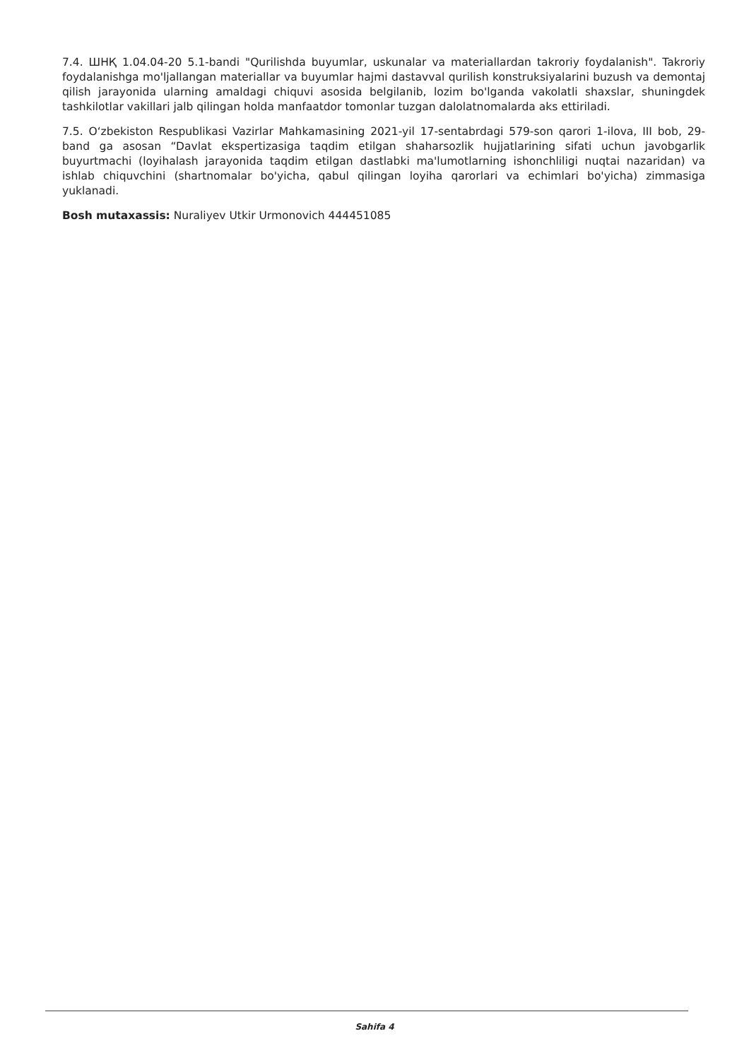7.4. ШНҚ 1.04.04-20 5.1-bandi "Qurilishda buyumlar, uskunalar va materiallardan takroriy foydalanish". Takroriy foydalanishga mo'ljallangan materiallar va buyumlar hajmi dastavval qurilish konstruksiyalarini buzush va demontaj qilish jarayonida ularning amaldagi chiquvi asosida belgilanib, lozim bo'lganda vakolatli shaxslar, shuningdek tashkilotlar vakillari jalb qilingan holda manfaatdor tomonlar tuzgan dalolatnomalarda aks ettiriladi.
7.5. O‘zbekiston Respublikasi Vazirlar Mahkamasining 2021-yil 17-sentabrdagi 579-son qarori 1-ilova, III bob, 29-band ga asosan “Davlat ekspertizasiga taqdim etilgan shaharsozlik hujjatlarining sifati uchun javobgarlik buyurtmachi (loyihalash jarayonida taqdim etilgan dastlabki ma'lumotlarning ishonchliligi nuqtai nazaridan) va ishlab chiquvchini (shartnomalar bo'yicha, qabul qilingan loyiha qarorlari va echimlari bo'yicha) zimmasiga yuklanadi.
Bosh mutaxassis: Nuraliyev Utkir Urmonovich 444451085
Sahifa 4